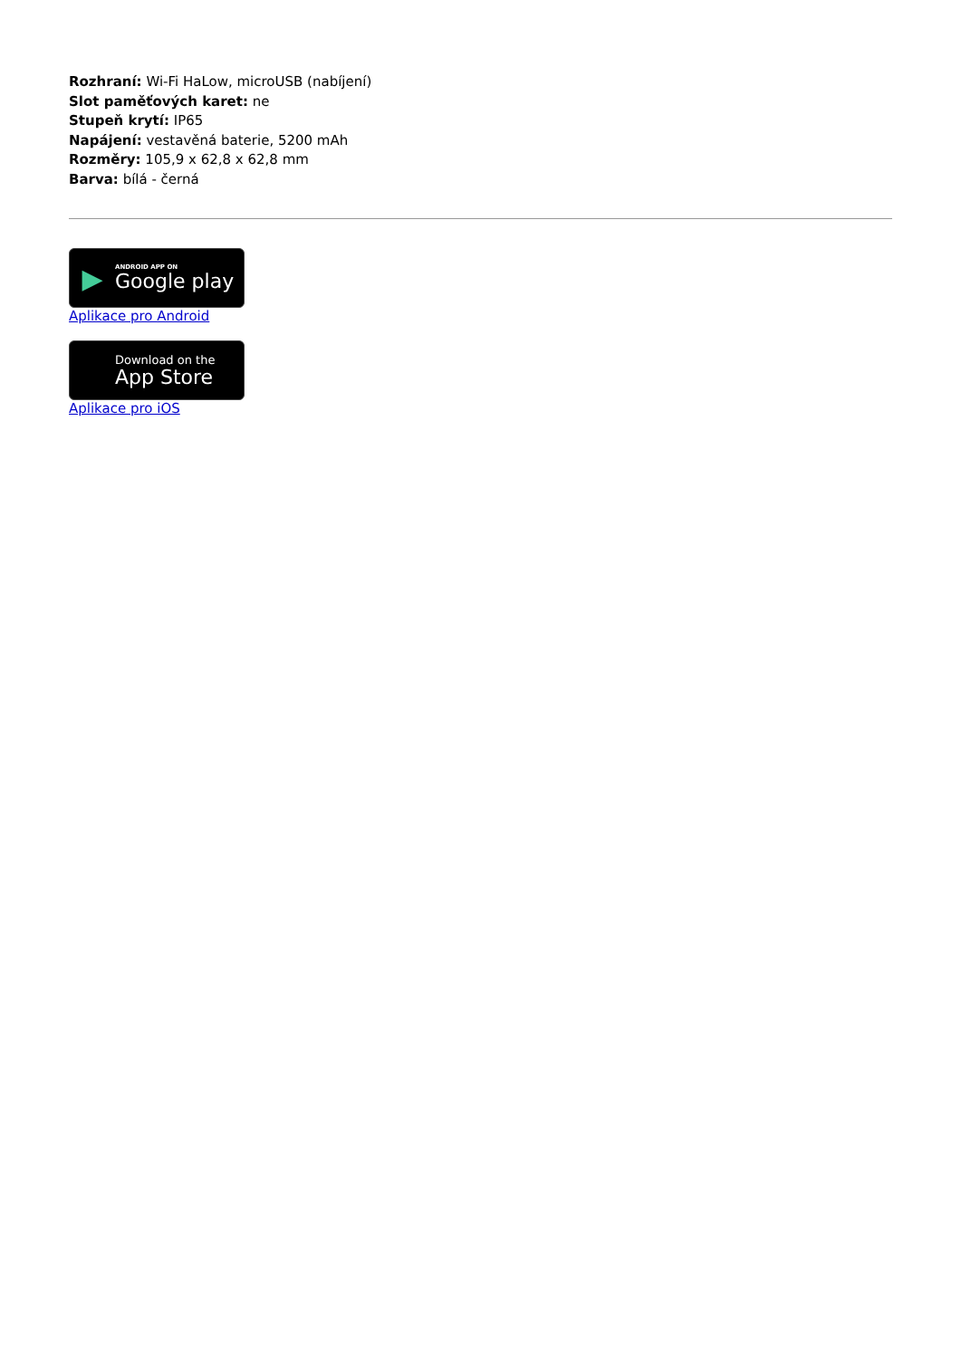Rozhraní: Wi-Fi HaLow, microUSB (nabíjení)
Slot paměťových karet: ne
Stupeň krytí: IP65
Napájení: vestavěná baterie, 5200 mAh
Rozměry: 105,9 x 62,8 x 62,8 mm
Barva: bílá - černá
▶
ANDROID APP ON
Google play
Aplikace pro Android
Download on the
App Store
Aplikace pro iOS